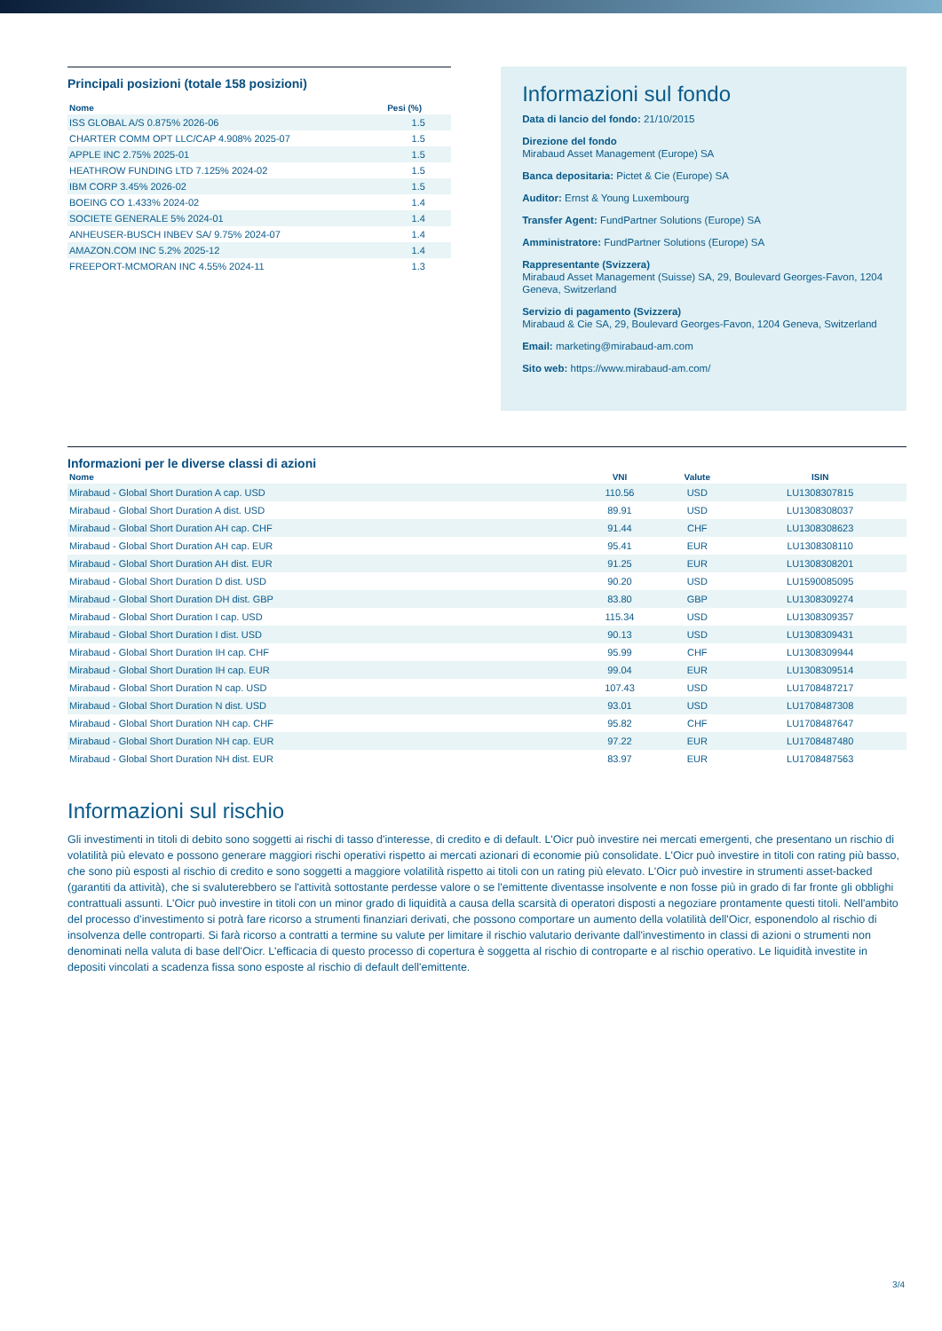Principali posizioni (totale 158 posizioni)
| Nome | Pesi (%) |
| --- | --- |
| ISS GLOBAL A/S 0.875% 2026-06 | 1.5 |
| CHARTER COMM OPT LLC/CAP 4.908% 2025-07 | 1.5 |
| APPLE INC 2.75% 2025-01 | 1.5 |
| HEATHROW FUNDING LTD 7.125% 2024-02 | 1.5 |
| IBM CORP 3.45% 2026-02 | 1.5 |
| BOEING CO 1.433% 2024-02 | 1.4 |
| SOCIETE GENERALE 5% 2024-01 | 1.4 |
| ANHEUSER-BUSCH INBEV SA/ 9.75% 2024-07 | 1.4 |
| AMAZON.COM INC 5.2% 2025-12 | 1.4 |
| FREEPORT-MCMORAN INC 4.55% 2024-11 | 1.3 |
Informazioni sul fondo
Data di lancio del fondo: 21/10/2015
Direzione del fondo
Mirabaud Asset Management (Europe) SA
Banca depositaria: Pictet & Cie (Europe) SA
Auditor: Ernst & Young Luxembourg
Transfer Agent: FundPartner Solutions (Europe) SA
Amministratore: FundPartner Solutions (Europe) SA
Rappresentante (Svizzera)
Mirabaud Asset Management (Suisse) SA, 29, Boulevard Georges-Favon, 1204 Geneva, Switzerland
Servizio di pagamento (Svizzera)
Mirabaud & Cie SA, 29, Boulevard Georges-Favon, 1204 Geneva, Switzerland
Email: marketing@mirabaud-am.com
Sito web: https://www.mirabaud-am.com/
Informazioni per le diverse classi di azioni
| Nome | VNI | Valute | ISIN |
| --- | --- | --- | --- |
| Mirabaud - Global Short Duration A cap. USD | 110.56 | USD | LU1308307815 |
| Mirabaud - Global Short Duration A dist. USD | 89.91 | USD | LU1308308037 |
| Mirabaud - Global Short Duration AH cap. CHF | 91.44 | CHF | LU1308308623 |
| Mirabaud - Global Short Duration AH cap. EUR | 95.41 | EUR | LU1308308110 |
| Mirabaud - Global Short Duration AH dist. EUR | 91.25 | EUR | LU1308308201 |
| Mirabaud - Global Short Duration D dist. USD | 90.20 | USD | LU1590085095 |
| Mirabaud - Global Short Duration DH dist. GBP | 83.80 | GBP | LU1308309274 |
| Mirabaud - Global Short Duration I cap. USD | 115.34 | USD | LU1308309357 |
| Mirabaud - Global Short Duration I dist. USD | 90.13 | USD | LU1308309431 |
| Mirabaud - Global Short Duration IH cap. CHF | 95.99 | CHF | LU1308309944 |
| Mirabaud - Global Short Duration IH cap. EUR | 99.04 | EUR | LU1308309514 |
| Mirabaud - Global Short Duration N cap. USD | 107.43 | USD | LU1708487217 |
| Mirabaud - Global Short Duration N dist. USD | 93.01 | USD | LU1708487308 |
| Mirabaud - Global Short Duration NH cap. CHF | 95.82 | CHF | LU1708487647 |
| Mirabaud - Global Short Duration NH cap. EUR | 97.22 | EUR | LU1708487480 |
| Mirabaud - Global Short Duration NH dist. EUR | 83.97 | EUR | LU1708487563 |
Informazioni sul rischio
Gli investimenti in titoli di debito sono soggetti ai rischi di tasso d'interesse, di credito e di default. L'Oicr può investire nei mercati emergenti, che presentano un rischio di volatilità più elevato e possono generare maggiori rischi operativi rispetto ai mercati azionari di economie più consolidate. L'Oicr può investire in titoli con rating più basso, che sono più esposti al rischio di credito e sono soggetti a maggiore volatilità rispetto ai titoli con un rating più elevato. L'Oicr può investire in strumenti asset-backed (garantiti da attività), che si svaluterebbero se l'attività sottostante perdesse valore o se l'emittente diventasse insolvente e non fosse più in grado di far fronte gli obblighi contrattuali assunti. L'Oicr può investire in titoli con un minor grado di liquidità a causa della scarsità di operatori disposti a negoziare prontamente questi titoli. Nell'ambito del processo d'investimento si potrà fare ricorso a strumenti finanziari derivati, che possono comportare un aumento della volatilità dell'Oicr, esponendolo al rischio di insolvenza delle controparti. Si farà ricorso a contratti a termine su valute per limitare il rischio valutario derivante dall'investimento in classi di azioni o strumenti non denominati nella valuta di base dell'Oicr. L'efficacia di questo processo di copertura è soggetta al rischio di controparte e al rischio operativo. Le liquidità investite in depositi vincolati a scadenza fissa sono esposte al rischio di default dell'emittente.
3/4